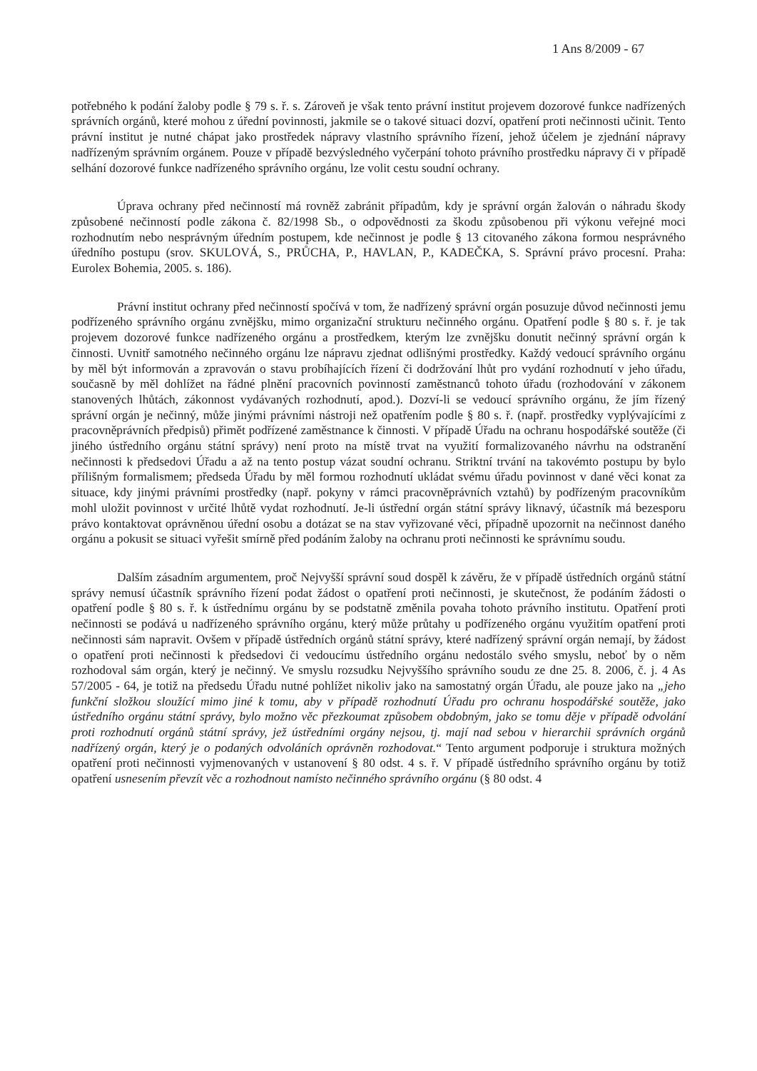1 Ans 8/2009 - 67
potřebného k podání žaloby podle § 79 s. ř. s. Zároveň je však tento právní institut projevem dozorové funkce nadřízených správních orgánů, které mohou z úřední povinnosti, jakmile se o takové situaci dozví, opatření proti nečinnosti učinit. Tento právní institut je nutné chápat jako prostředek nápravy vlastního správního řízení, jehož účelem je zjednání nápravy nadřízeným správním orgánem. Pouze v případě bezvýsledného vyčerpání tohoto právního prostředku nápravy či v případě selhání dozorové funkce nadřízeného správního orgánu, lze volit cestu soudní ochrany.
Úprava ochrany před nečinností má rovněž zabránit případům, kdy je správní orgán žalován o náhradu škody způsobené nečinností podle zákona č. 82/1998 Sb., o odpovědnosti za škodu způsobenou při výkonu veřejné moci rozhodnutím nebo nesprávným úředním postupem, kde nečinnost je podle § 13 citovaného zákona formou nesprávného úředního postupu (srov. SKULOVÁ, S., PRŮCHA, P., HAVLAN, P., KADEČKA, S. Správní právo procesní. Praha: Eurolex Bohemia, 2005. s. 186).
Právní institut ochrany před nečinností spočívá v tom, že nadřízený správní orgán posuzuje důvod nečinnosti jemu podřízeného správního orgánu zvnějšku, mimo organizační strukturu nečinného orgánu. Opatření podle § 80 s. ř. je tak projevem dozorové funkce nadřízeného orgánu a prostředkem, kterým lze zvnějšku donutit nečinný správní orgán k činnosti. Uvnitř samotného nečinného orgánu lze nápravu zjednat odlišnými prostředky. Každý vedoucí správního orgánu by měl být informován a zpravován o stavu probíhajících řízení či dodržování lhůt pro vydání rozhodnutí v jeho úřadu, současně by měl dohlížet na řádné plnění pracovních povinností zaměstnanců tohoto úřadu (rozhodování v zákonem stanovených lhůtách, zákonnost vydávaných rozhodnutí, apod.). Dozví-li se vedoucí správního orgánu, že jím řízený správní orgán je nečinný, může jinými právními nástroji než opatřením podle § 80 s. ř. (např. prostředky vyplývajícími z pracovněprávních předpisů) přimět podřízené zaměstnance k činnosti. V případě Úřadu na ochranu hospodářské soutěže (či jiného ústředního orgánu státní správy) není proto na místě trvat na využití formalizovaného návrhu na odstranění nečinnosti k předsedovi Úřadu a až na tento postup vázat soudní ochranu. Striktní trvání na takovémto postupu by bylo přílišným formalismem; předseda Úřadu by měl formou rozhodnutí ukládat svému úřadu povinnost v dané věci konat za situace, kdy jinými právními prostředky (např. pokyny v rámci pracovněprávních vztahů) by podřízeným pracovníkům mohl uložit povinnost v určité lhůtě vydat rozhodnutí. Je-li ústřední orgán státní správy liknavý, účastník má bezesporu právo kontaktovat oprávněnou úřední osobu a dotázat se na stav vyřizované věci, případně upozornit na nečinnost daného orgánu a pokusit se situaci vyřešit smírně před podáním žaloby na ochranu proti nečinnosti ke správnímu soudu.
Dalším zásadním argumentem, proč Nejvyšší správní soud dospěl k závěru, že v případě ústředních orgánů státní správy nemusí účastník správního řízení podat žádost o opatření proti nečinnosti, je skutečnost, že podáním žádosti o opatření podle § 80 s. ř. k ústřednímu orgánu by se podstatně změnila povaha tohoto právního institutu. Opatření proti nečinnosti se podává u nadřízeného správního orgánu, který může průtahy u podřízeného orgánu využitím opatření proti nečinnosti sám napravit. Ovšem v případě ústředních orgánů státní správy, které nadřízený správní orgán nemají, by žádost o opatření proti nečinnosti k předsedovi či vedoucímu ústředního orgánu nedostálo svého smyslu, neboť by o něm rozhodoval sám orgán, který je nečinný. Ve smyslu rozsudku Nejvyššího správního soudu ze dne 25. 8. 2006, č. j. 4 As 57/2005 - 64, je totiž na předsedu Úřadu nutné pohlížet nikoliv jako na samostatný orgán Úřadu, ale pouze jako na „jeho funkční složkou sloužící mimo jiné k tomu, aby v případě rozhodnutí Úřadu pro ochranu hospodářské soutěže, jako ústředního orgánu státní správy, bylo možno věc přezkoumat způsobem obdobným, jako se tomu děje v případě odvolání proti rozhodnutí orgánů státní správy, jež ústředními orgány nejsou, tj. mají nad sebou v hierarchii správních orgánů nadřízený orgán, který je o podaných odvoláních oprávněn rozhodovat.“ Tento argument podporuje i struktura možných opatření proti nečinnosti vyjmenovaných v ustanovení § 80 odst. 4 s. ř. V případě ústředního správního orgánu by totiž opatření usnesením převzít věc a rozhodnout namísto nečinného správního orgánu (§ 80 odst. 4